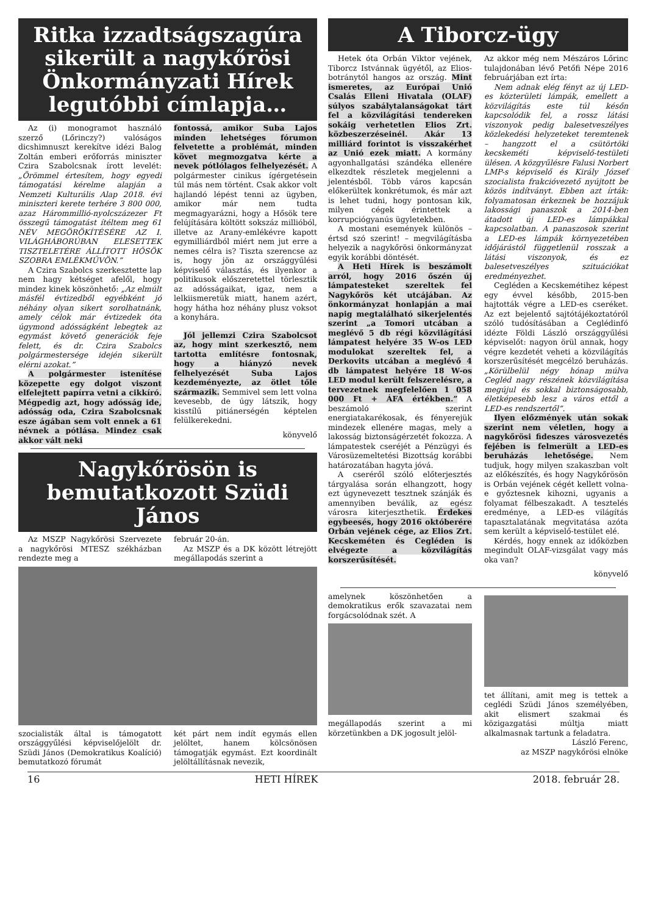Ritka izzadtságszagúra sikerült a nagykőrösi Önkormányzati Hírek legutóbbi címlapja…
Az (i) monogramot használó szerző (Lőrinczy?) valóságos dicshimnuszt kerekítve idézi Balog Zoltán emberi erőforrás miniszter Czira Szabolcsnak írott levelét: „Örömmel értesítem, hogy egyedi támogatási kérelme alapján a Nemzeti Kulturális Alap 2018. évi miniszteri kerete terhére 3 800 000, azaz Hárommillió-nyolcszázezer Ft összegű támogatást ítéltem meg 61 NÉV MEGÖRÖKÍTÉSÉRE AZ I. VILÁGHÁBORÚBAN ELESETTEK TISZTELETÉRE ÁLLÍTOTT HŐSÖK SZOBRA EMLÉKMŰVÖN.”
A Czira Szabolcs szerkesztette lap nem hagy kétséget afelől, hogy mindez kinek köszönhető: „Az elmúlt másfél évtizedből egyébként jó néhány olyan sikert sorolhatnánk, amely célok már évtizedek óta úgymond adósságként lebegtek az egymást követő generációk feje felett, és dr. Czira Szabolcs polgármestersége idején sikerült elérni azokat.”
A polgármester istenítése közepette egy dolgot viszont elfelejtett papírra vetni a cikkíró. Mégpedig azt, hogy adósság ide, adósság oda, Czira Szabolcsnak esze ágában sem volt ennek a 61 névnek a pótlása. Mindez csak akkor vált neki
fontossá, amikor Suba Lajos minden lehetséges fórumon felvetette a problémát, minden követ megmozgatva kérte a nevek pótlólagos felhelyezését. A polgármester cinikus ígérgetésein túl más nem történt. Csak akkor volt hajlandó lépést tenni az ügyben, amikor már nem tudta megmagyarázni, hogy a Hősök tere felújítására költött sokszáz millióból, illetve az Arany-emlékévre kapott egymilliárdból miért nem jut erre a nemes célra is? Tiszta szerencse az is, hogy jön az országgyűlési képviselő választás, és ilyenkor a politikusok előszeretettel törlesztik az adósságaikat, igaz, nem a lelkiismeretük miatt, hanem azért, hogy hátha hoz néhány plusz voksot a konyhára.
Jól jellemzi Czira Szabolcsot az, hogy mint szerkesztő, nem tartotta említésre fontosnak, hogy a hiányzó nevek felhelyezését Suba Lajos kezdeményezte, az ötlet tőle származik. Semmivel sem lett volna kevesebb, de úgy látszik, hogy kisstílű pitiánerségén képtelen felülkerekedni.
könyvelő
Nagykőrösön is bemutatkozott Szüdi János
Az MSZP Nagykőrösi Szervezete a nagykőrösi MTESZ székházban rendezte meg a
február 20-án.
Az MSZP és a DK között létrejött megállapodás szerint a
szocialisták által is támogatott országgyűlési képviselőjelölt dr. Szüdi János (Demokratikus Koalíció) bemutatkozó fórumát
két párt nem indít egymás ellen jelöltet, hanem kölcsönösen támogatják egymást. Ezt koordinált jelöltállításnak nevezik,
A Tiborcz-ügy
Hetek óta Orbán Viktor vejének, Tiborcz Istvánnak ügyétől, az Elios-botránytól hangos az ország. Mint ismeretes, az Európai Unió Csalás Elleni Hivatala (OLAF) súlyos szabálytalanságokat tárt fel a közvilágítási tendereken sokáig verhetetlen Elios Zrt. közbeszerzéseinél. Akár 13 milliárd forintot is visszakérhet az Unió ezek miatt. A kormány agyonhallgatási szándéka ellenére elkezdtek részletek megjelenni a jelentésből. Több város kapcsán előkerültek konkrétumok, és már azt is lehet tudni, hogy pontosan kik, milyen cégek érintettek a korrupciógyanús ügyletekben.
A mostani események különös – értsd szó szerint! – megvilágításba helyezik a nagykőrösi önkormányzat egyik korábbi döntését.
A Heti Hírek is beszámolt arról, hogy 2016 őszén új lámpatesteket szereltek fel Nagykőrös két utcájában. Az önkormányzat honlapján a mai napig megtalálható sikerjelentés szerint „a Tomori utcában a meglévő 5 db régi közvilágítási lámpatest helyére 35 W-os LED modulokat szereltek fel, a Derkovits utcában a meglévő 4 db lámpatest helyére 18 W-os LED modul került felszerelésre, a tervezetnek megfelelően 1 058 000 Ft + ÁFA értékben.” A beszámoló szerint energiatakarékosak, és fényerejük mindezek ellenére magas, mely a lakosság biztonságérzetét fokozza. A lámpatestek cseréjét a Pénzügyi és Városüzemeltetési Bizottság korábbi határozatában hagyta jóvá.
A cseréről szóló előterjesztés tárgyalása során elhangzott, hogy ezt úgynevezett tesztnek szánják és amennyiben beválik, az egész városra kiterjeszthetik. Érdekes egybeesés, hogy 2016 októberére Orbán vejének cége, az Elios Zrt. Kecskeméten és Cegléden is elvégezte a közvilágítás korszerűsítését.
Az akkor még nem Mészáros Lőrinc tulajdonában lévő Petőfi Népe 2016 februárjában ezt írta:
Nem adnak elég fényt az új LED-es közterületi lámpák, emellett a közvilágítás este túl későn kapcsolódik fel, a rossz látási viszonyok pedig balesetveszélyes közlekedési helyzeteket teremtenek – hangzott el a csütörtöki kecskeméti képviselő-testületi ülésen. A közgyűlésre Falusi Norbert LMP-s képviselő és Király József szocialista frakcióvezető nyújtott be közös indítványt. Ebben azt írták: folyamatosan érkeznek be hozzájuk lakossági panaszok a 2014-ben átadott új LED-es lámpákkal kapcsolatban. A panaszosok szerint a LED-es lámpák környezetében időjárástól függetlenül rosszak a látási viszonyok, és ez balesetveszélyes szituációkat eredményezhet.
Cegléden a Kecskemétihez képest egy évvel később, 2015-ben hajtották végre a LED-es cseréket. Az ezt bejelentő sajtótájékoztatóról szóló tudósításában a Ceglédinfó idézte Földi László országgyűlési képviselőt: nagyon örül annak, hogy végre kezdetét veheti a közvilágítás korszerűsítését megcélzó beruházás. „Körülbelül négy hónap múlva Cegléd nagy részének közvilágítása megújul és sokkal biztonságosabb, életképesebb lesz a város ettől a LED-es rendszertől”.
Ilyen előzmények után sokak szerint nem véletlen, hogy a nagykőrösi fideszes városvezetés fejében is felmerült a LED-es beruházás lehetősége. Nem tudjuk, hogy milyen szakaszban volt az előkészítés, és hogy Nagykőrösön is Orbán vejének cégét kellett volna-e győztesnek kihozni, ugyanis a folyamat félbeszakadt. A tesztelés eredménye, a LED-es világítás tapasztalatának megvitatása azóta sem került a képviselő-testület elé.
Kérdés, hogy ennek az időközben megindult OLAF-vizsgálat vagy más oka van?
könyvelő
amelynek köszönhetően a demokratikus erők szavazatai nem forgácsolódnak szét. A
megállapodás szerint a mi körzetünkben a DK jogosult jelöl-
tet állítani, amit meg is tettek a ceglédi Szüdi János személyében, akit elismert szakmai és közigazgatási múltja miatt alkalmasnak tartunk a feladatra.
László Ferenc,
az MSZP nagykőrösi elnöke
16 HETI HÍREK 2018. február 28.